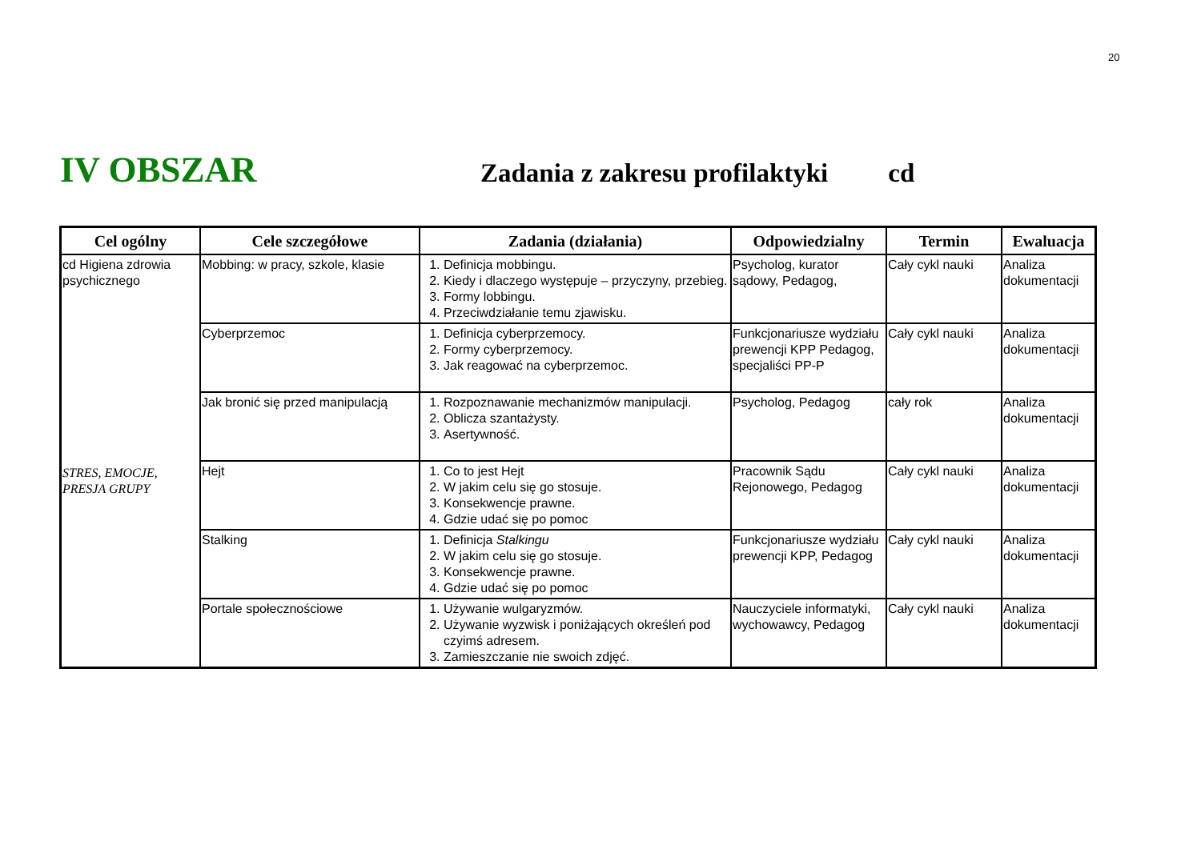20
IV OBSZAR
Zadania z zakresu profilaktyki cd
| Cel ogólny | Cele szczegółowe | Zadania (działania) | Odpowiedzialny | Termin | Ewaluacja |
| --- | --- | --- | --- | --- | --- |
| cd Higiena zdrowia psychicznego STRES, EMOCJE, PRESJA GRUPY | Mobbing: w pracy, szkole, klasie | 1. Definicja mobbingu. 2. Kiedy i dlaczego występuje – przyczyny, przebieg. 3. Formy lobbingu. 4. Przeciwdziałanie temu zjawisku. | Psycholog, kurator sądowy, Pedagog, | Cały cykl nauki | Analiza dokumentacji |
| | Cyberprzemoc | 1. Definicja cyberprzemocy. 2. Formy cyberprzemocy. 3. Jak reagować na cyberprzemoc. | Funkcjonariusze wydziału prewencji KPP Pedagog, specjaliści PP-P | Cały cykl nauki | Analiza dokumentacji |
| | Jak bronić się przed manipulacją | 1. Rozpoznawanie mechanizmów manipulacji. 2. Oblicza szantażysty. 3. Asertywność. | Psycholog, Pedagog | cały rok | Analiza dokumentacji |
| | Hejt | 1. Co to jest Hejt 2. W jakim celu się go stosuje. 3. Konsekwencje prawne. 4. Gdzie udać się po pomoc | Pracownik Sądu Rejonowego, Pedagog | Cały cykl nauki | Analiza dokumentacji |
| | Stalking | 1. Definicja Stalkingu 2. W jakim celu się go stosuje. 3. Konsekwencje prawne. 4. Gdzie udać się po pomoc | Funkcjonariusze wydziału prewencji KPP, Pedagog | Cały cykl nauki | Analiza dokumentacji |
| | Portale społecznościowe | 1. Używanie wulgaryzmów. 2. Używanie wyzwisk i poniżających określeń pod czyimś adresem. 3. Zamieszczanie nie swoich zdjęć. | Nauczyciele informatyki, wychowawcy, Pedagog | Cały cykl nauki | Analiza dokumentacji |